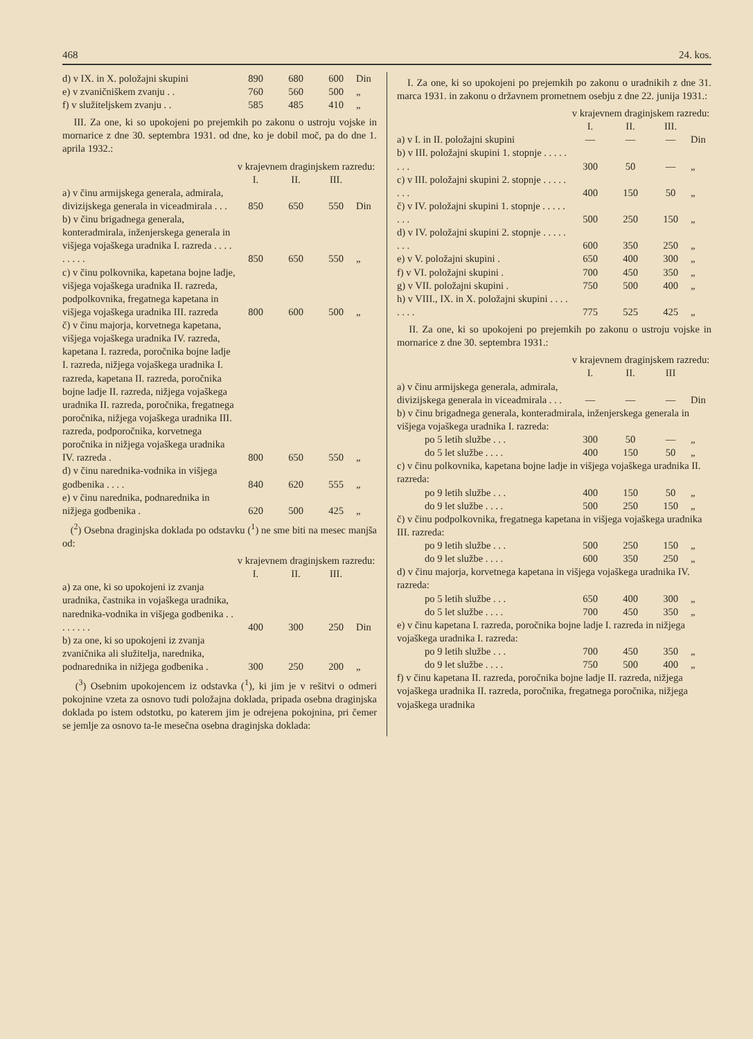468 24. kos.
| d) v IX. in X. položajni skupini | 890 | 680 | 600 | Din |
| e) v zvaničniškem zvanju . . | 760 | 560 | 500 | „ |
| f) v služiteljskem zvanju . . | 585 | 485 | 410 | „ |
III. Za one, ki so upokojeni po prejemkih po zakonu o ustroju vojske in mornarice z dne 30. septembra 1931. od dne, ko je dobil moč, pa do dne 1. aprila 1932.:
| | v krajevnem draginjskem razredu: | | | |
| | I. | II. | III. | |
| a) v činu armijskega generala, admirala, divizijskega generala in viceadmirala . . . | 850 | 650 | 550 | Din |
| b) v činu brigadnega generala, konteradmirala, inženjerskega generala in višjega vojaškega uradnika I. razreda . . . . . . . . . | 850 | 650 | 550 | „ |
| c) v činu polkovnika, kapetana bojne ladje, višjega vojaškega uradnika II. razreda, podpolkovnika, fregatnega kapetana in višjega vojaškega uradnika III. razreda | 800 | 600 | 500 | „ |
| č) v činu majorja, korvetnega kapetana, višjega vojaškega uradnika IV. razreda, kapetana I. razreda, poročnika bojne ladje I. razreda, nižjega vojaškega uradnika I. razreda, kapetana II. razreda, poročnika bojne ladje II. razreda, nižjega vojaškega uradnika II. razreda, poročnika, fregatnega poročnika, nižjega vojaškega uradnika III. razreda, podporočnika, korvetnega poročnika in nižjega vojaškega uradnika IV. razreda . | 800 | 650 | 550 | „ |
| d) v činu narednika-vodnika in višjega godbenika . . . . | 840 | 620 | 555 | „ |
| e) v činu narednika, podnarednika in nižjega godbenika . | 620 | 500 | 425 | „ |
(<sup>2</sup>) Osebna draginjska doklada po odstavku (<sup>1</sup>) ne sme biti na mesec manjša od:
| | v krajevnem draginjskem razredu: | | | |
| | I. | II. | III. | |
| a) za one, ki so upokojeni iz zvanja uradnika, častnika in vojaškega uradnika, narednika-vodnika in višjega godbenika . . . . . . . . | 400 | 300 | 250 | Din |
| b) za one, ki so upokojeni iz zvanja zvaničnika ali služitelja, narednika, podnarednika in nižjega godbenika . | 300 | 250 | 200 | „ |
(<sup>3</sup>) Osebnim upokojencem iz odstavka (<sup>1</sup>), ki jim je v rešitvi o odmeri pokojnine vzeta za osnovo tudi položajna doklada, pripada osebna draginjska doklada po istem odstotku, po katerem jim je odrejena pokojnina, pri čemer se jemlje za osnovo ta-le mesečna osebna draginjska doklada:
I. Za one, ki so upokojeni po prejemkih po zakonu o uradnikih z dne 31. marca 1931. in zakonu o državnem prometnem osebju z dne 22. junija 1931.:
| | v krajevnem draginjskem razredu: | | | |
| | I. | II. | III. | |
| a) v I. in II. položajni skupini | — | — | — | Din |
| b) v III. položajni skupini 1. stopnje . . . . . . . . | 300 | 50 | — | „ |
| c) v III. položajni skupini 2. stopnje . . . . . . . . | 400 | 150 | 50 | „ |
| č) v IV. položajni skupini 1. stopnje . . . . . . . . | 500 | 250 | 150 | „ |
| d) v IV. položajni skupini 2. stopnje . . . . . . . . | 600 | 350 | 250 | „ |
| e) v V. položajni skupini . | 650 | 400 | 300 | „ |
| f) v VI. položajni skupini . | 700 | 450 | 350 | „ |
| g) v VII. položajni skupini . | 750 | 500 | 400 | „ |
| h) v VIII., IX. in X. položajni skupini . . . . . . . . | 775 | 525 | 425 | „ |
II. Za one, ki so upokojeni po prejemkih po zakonu o ustroju vojske in mornarice z dne 30. septembra 1931.:
| | v krajevnem draginjskem razredu: | | | |
| | I. | II. | III | |
| a) v činu armijskega generala, admirala, divizijskega generala in viceadmirala . . . | — | — | — | Din |
| b) v činu brigadnega generala, konteradmirala, inženjerskega generala in višjega vojaškega uradnika I. razreda: | | | | |
| po 5 letih službe . . . | 300 | 50 | — | „ |
| do 5 let službe . . . . | 400 | 150 | 50 | „ |
| c) v činu polkovnika, kapetana bojne ladje in višjega vojaškega uradnika II. razreda: | | | | |
| po 9 letih službe . . . | 400 | 150 | 50 | „ |
| do 9 let službe . . . . | 500 | 250 | 150 | „ |
| č) v činu podpolkovnika, fregatnega kapetana in višjega vojaškega uradnika III. razreda: | | | | |
| po 9 letih službe . . . | 500 | 250 | 150 | „ |
| do 9 let službe . . . . | 600 | 350 | 250 | „ |
| d) v činu majorja, korvetnega kapetana in višjega vojaškega uradnika IV. razreda: | | | | |
| po 5 letih službe . . . | 650 | 400 | 300 | „ |
| do 5 let službe . . . . | 700 | 450 | 350 | „ |
| e) v činu kapetana I. razreda, poročnika bojne ladje I. razreda in nižjega vojaškega uradnika I. razreda: | | | | |
| po 9 letih službe . . . | 700 | 450 | 350 | „ |
| do 9 let službe . . . . | 750 | 500 | 400 | „ |
| f) v činu kapetana II. razreda, poročnika bojne ladje II. razreda, nižjega vojaškega uradnika II. razreda, poročnika, fregatnega poročnika, nižjega vojaškega uradnika | | | | |